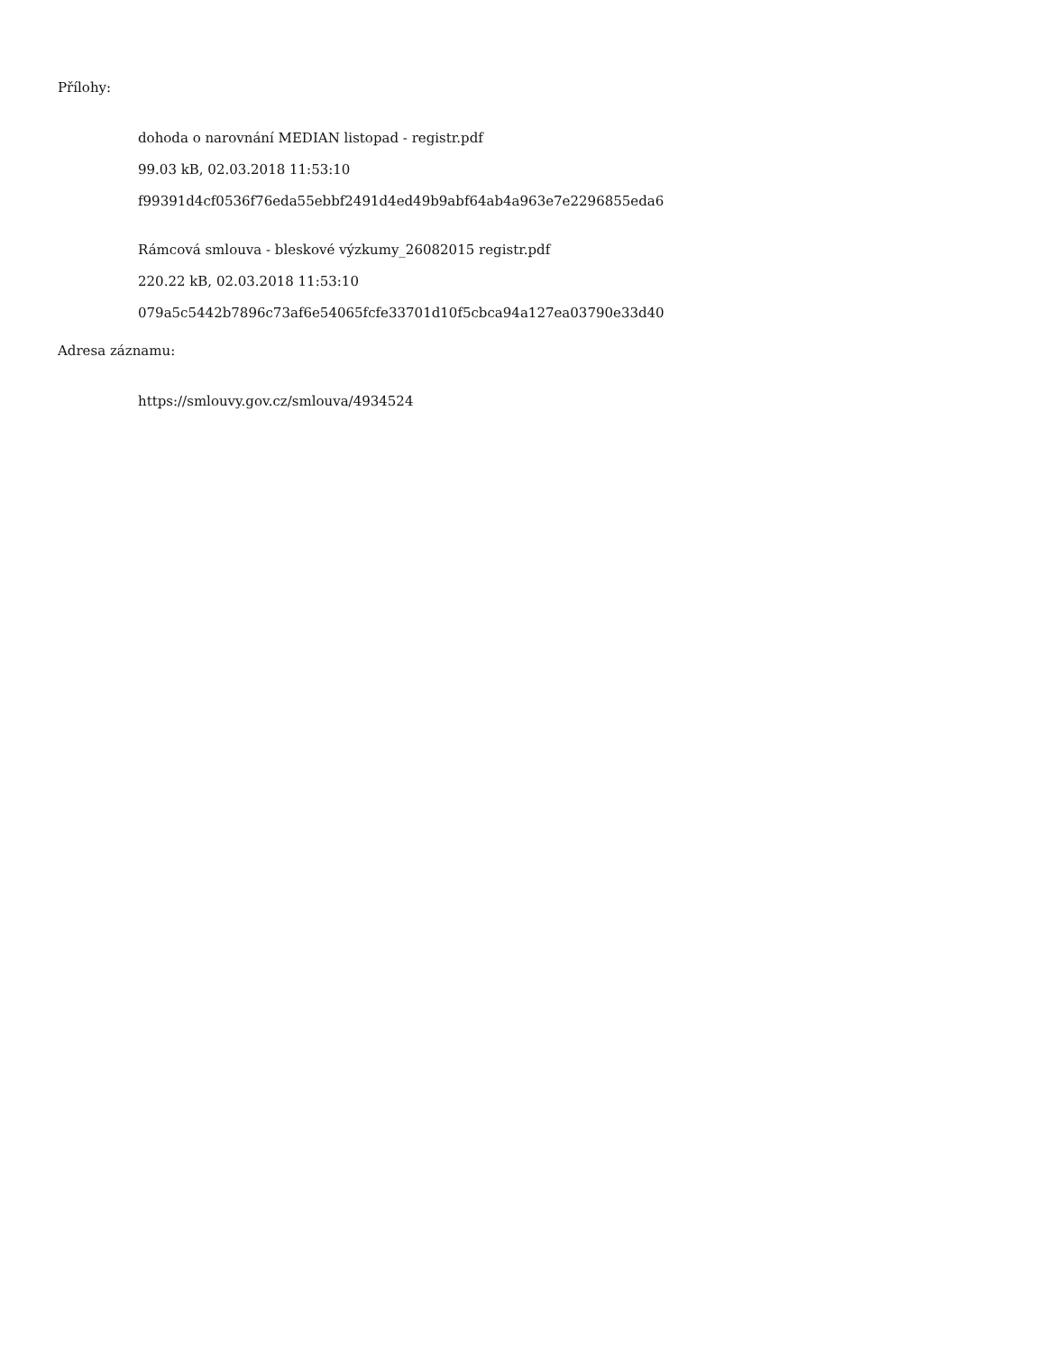Přílohy:
dohoda o narovnání MEDIAN listopad - registr.pdf
99.03 kB, 02.03.2018 11:53:10
f99391d4cf0536f76eda55ebbf2491d4ed49b9abf64ab4a963e7e2296855eda6
Rámcová smlouva - bleskové výzkumy_26082015 registr.pdf
220.22 kB, 02.03.2018 11:53:10
079a5c5442b7896c73af6e54065fcfe33701d10f5cbca94a127ea03790e33d40
Adresa záznamu:
https://smlouvy.gov.cz/smlouva/4934524